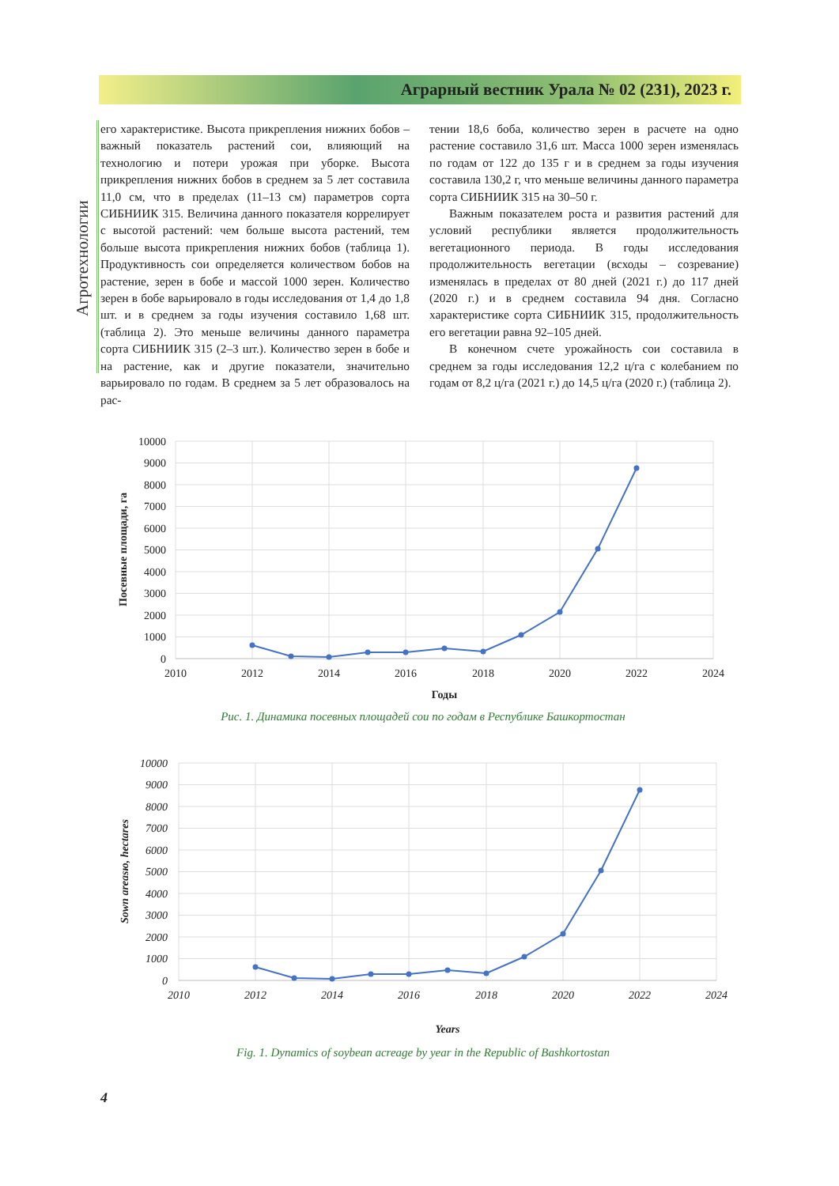Аграрный вестник Урала № 02 (231), 2023 г.
Агротехнологии
его характеристике. Высота прикрепления нижних бобов – важный показатель растений сои, влияющий на технологию и потери урожая при уборке. Высота прикрепления нижних бобов в среднем за 5 лет составила 11,0 см, что в пределах (11–13 см) параметров сорта СИБНИИК 315. Величина данного показателя коррелирует с высотой растений: чем больше высота растений, тем больше высота прикрепления нижних бобов (таблица 1). Продуктивность сои определяется количеством бобов на растение, зерен в бобе и массой 1000 зерен. Количество зерен в бобе варьировало в годы исследования от 1,4 до 1,8 шт. и в среднем за годы изучения составило 1,68 шт. (таблица 2). Это меньше величины данного параметра сорта СИБНИИК 315 (2–3 шт.). Количество зерен в бобе и на растение, как и другие показатели, значительно варьировало по годам. В среднем за 5 лет образовалось на рас-
тении 18,6 боба, количество зерен в расчете на одно растение составило 31,6 шт. Масса 1000 зерен изменялась по годам от 122 до 135 г и в среднем за годы изучения составила 130,2 г, что меньше величины данного параметра сорта СИБНИИК 315 на 30–50 г.
Важным показателем роста и развития растений для условий республики является продолжительность вегетационного периода. В годы исследования продолжительность вегетации (всходы – созревание) изменялась в пределах от 80 дней (2021 г.) до 117 дней (2020 г.) и в среднем составила 94 дня. Согласно характеристике сорта СИБНИИК 315, продолжительность его вегетации равна 92–105 дней.
В конечном счете урожайность сои составила в среднем за годы исследования 12,2 ц/га с колебанием по годам от 8,2 ц/га (2021 г.) до 14,5 ц/га (2020 г.) (таблица 2).
10000
9000
8000
7000
6000
5000
4000
3000
2000
1000
0
2010
2012
2014
2016
2018
2020
2022
2024
Годы
Посевные площади, га
Рис. 1. Динамика посевных площадей сои по годам в Республике Башкортостан
10000
9000
8000
7000
6000
5000
4000
3000
2000
1000
0
2010
2012
2014
2016
2018
2020
2022
2024
Years
Sown areasю, hectares
Fig. 1. Dynamics of soybean acreage by year in the Republic of Bashkortostan
4